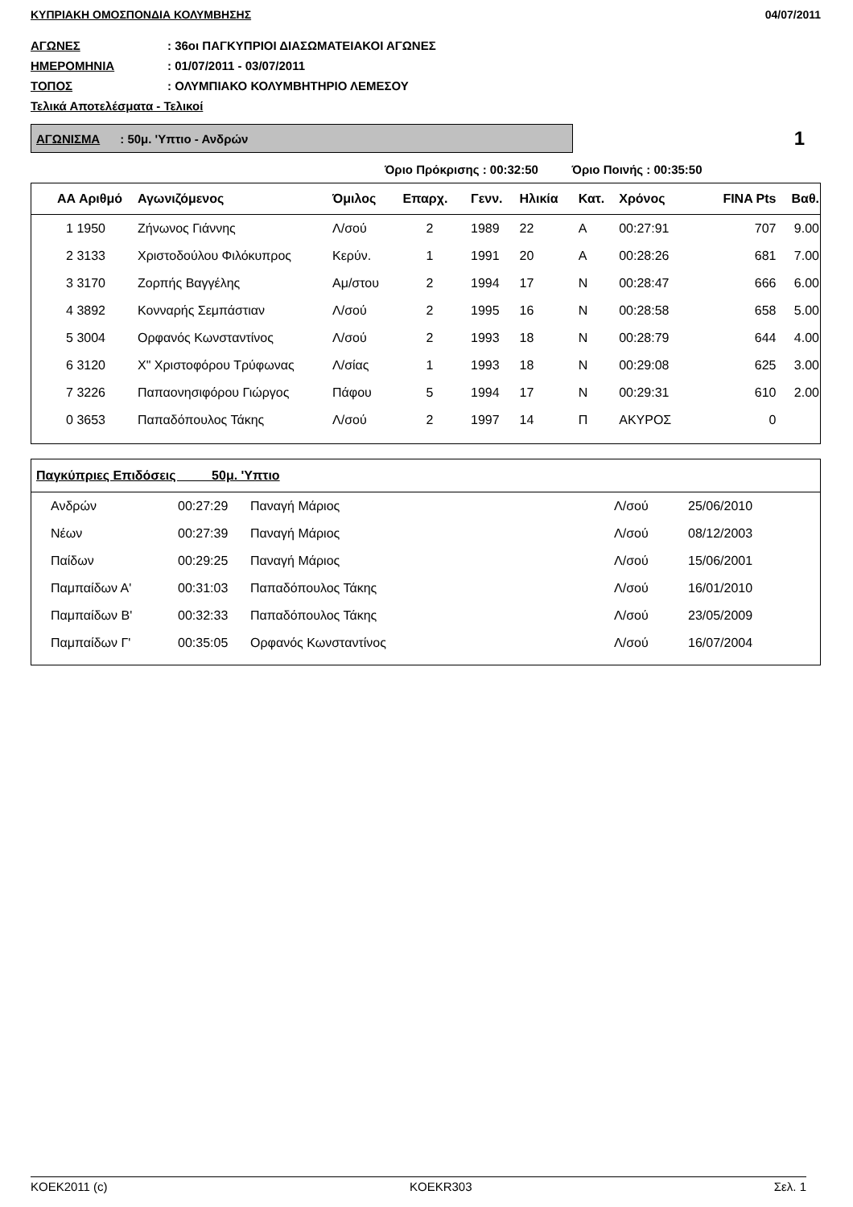ΚΥΠΡΙΑΚΗ ΟΜΟΣΠΟΝΔΙΑ ΚΟΛΥΜΒΗΣΗΣ 04/07/2011
ΑΓΩΝΕΣ: 36οι ΠΑΓΚΥΠΡΙΟΙ ΔΙΑΣΩΜΑΤΕΙΑΚΟΙ ΑΓΩΝΕΣ
ΗΜΕΡΟΜΗΝΙΑ: 01/07/2011 - 03/07/2011
ΤΟΠΟΣ: ΟΛΥΜΠΙΑΚΟ ΚΟΛΥΜΒΗΤΗΡΙΟ ΛΕΜΕΣΟΥ
Τελικά Αποτελέσματα - Τελικοί
ΑΓΩΝΙΣΜΑ : 50μ. 'Υπτιο - Ανδρών
1
Όριο Πρόκρισης : 00:32:50 Όριο Ποινής : 00:35:50
| ΑΑ Αριθμό | Αγωνιζόμενος | Όμιλος | Επαρχ. | Γενν. | Ηλικία | Κατ. | Χρόνος | FINA Pts | Βαθ. |
| --- | --- | --- | --- | --- | --- | --- | --- | --- | --- |
| 1 1950 | Ζήνωνος Γιάννης | Λ/σού | 2 | 1989 | 22 | Α | 00:27:91 | 707 | 9.00 |
| 2 3133 | Χριστοδούλου Φιλόκυπρος | Κερύν. | 1 | 1991 | 20 | Α | 00:28:26 | 681 | 7.00 |
| 3 3170 | Ζορπής Βαγγέλης | Αμ/στου | 2 | 1994 | 17 | Ν | 00:28:47 | 666 | 6.00 |
| 4 3892 | Κονναρής Σεμπάστιαν | Λ/σού | 2 | 1995 | 16 | Ν | 00:28:58 | 658 | 5.00 |
| 5 3004 | Ορφανός Κωνσταντίνος | Λ/σού | 2 | 1993 | 18 | Ν | 00:28:79 | 644 | 4.00 |
| 6 3120 | Χ" Χριστοφόρου Τρύφωνας | Λ/σίας | 1 | 1993 | 18 | Ν | 00:29:08 | 625 | 3.00 |
| 7 3226 | Παπαονησιφόρου Γιώργος | Πάφου | 5 | 1994 | 17 | Ν | 00:29:31 | 610 | 2.00 |
| 0 3653 | Παπαδόπουλος Τάκης | Λ/σού | 2 | 1997 | 14 | Π | ΑΚΥΡΟΣ | 0 | |
| Παγκύπριες Επιδόσεις 50μ. 'Υπτιο | | | | |
| --- | --- | --- | --- | --- |
| Ανδρών | 00:27:29 | Παναγή Μάριος | Λ/σού | 25/06/2010 |
| Νέων | 00:27:39 | Παναγή Μάριος | Λ/σού | 08/12/2003 |
| Παίδων | 00:29:25 | Παναγή Μάριος | Λ/σού | 15/06/2001 |
| Παμπαίδων Α' | 00:31:03 | Παπαδόπουλος Τάκης | Λ/σού | 16/01/2010 |
| Παμπαίδων Β' | 00:32:33 | Παπαδόπουλος Τάκης | Λ/σού | 23/05/2009 |
| Παμπαίδων Γ' | 00:35:05 | Ορφανός Κωνσταντίνος | Λ/σού | 16/07/2004 |
KOEK2011 (c) KOEKR303 Σελ. 1